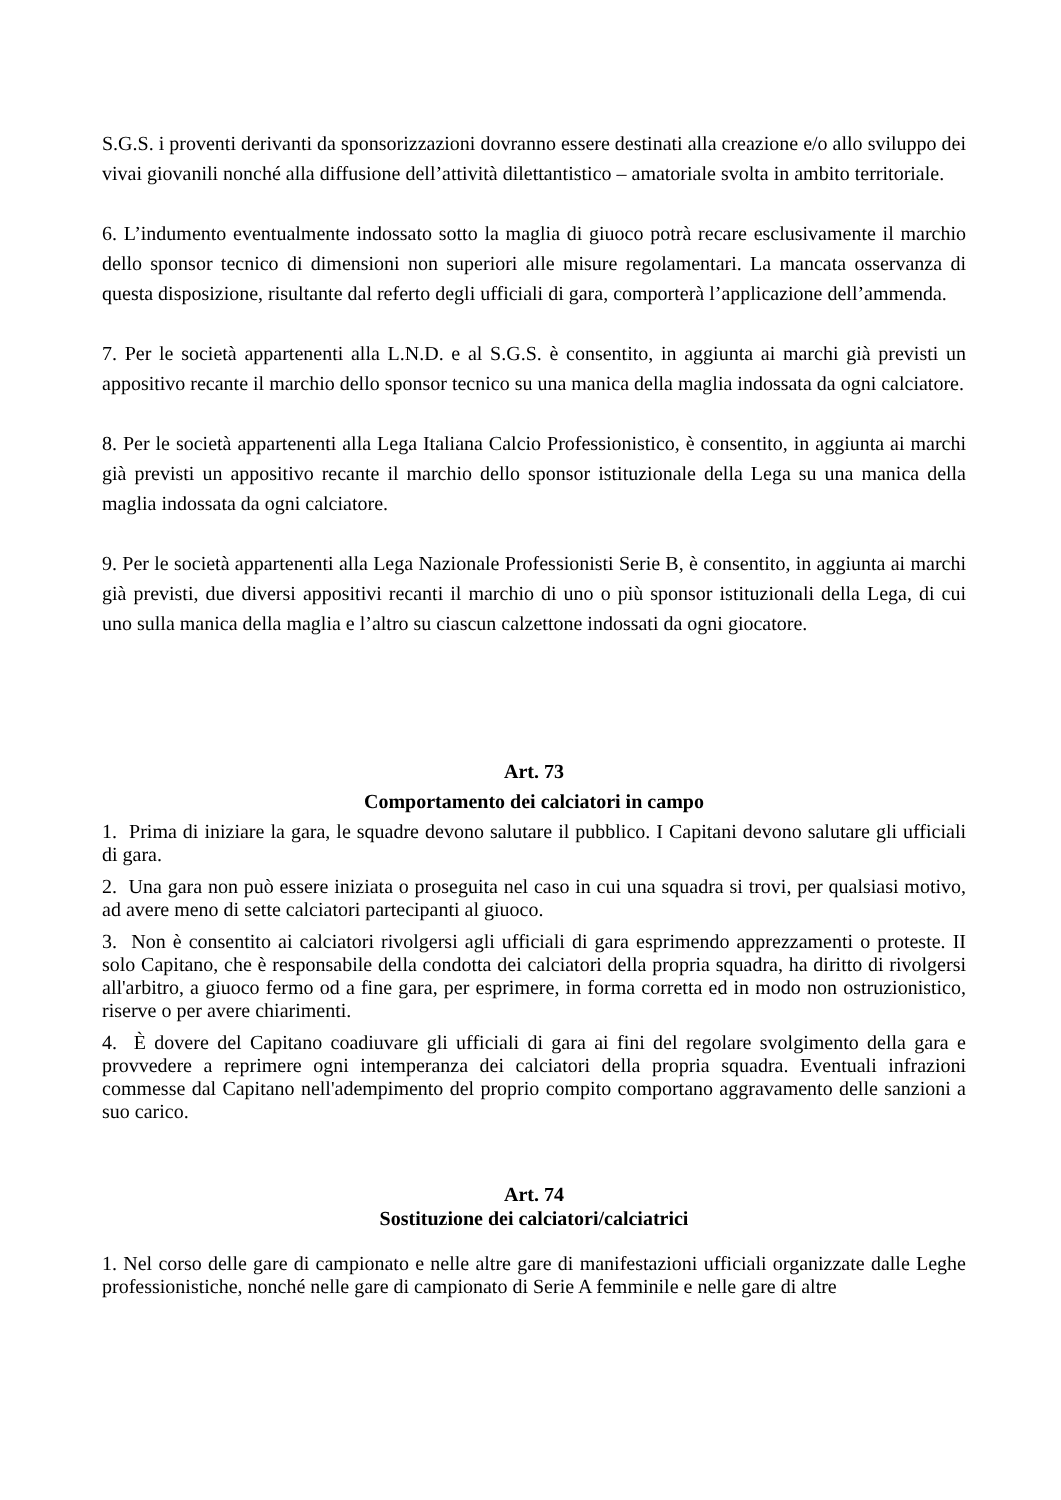S.G.S. i proventi derivanti da sponsorizzazioni dovranno essere destinati alla creazione e/o allo sviluppo dei vivai giovanili nonché alla diffusione dell’attività dilettantistico – amatoriale svolta in ambito territoriale.
6. L’indumento eventualmente indossato sotto la maglia di giuoco potrà recare esclusivamente il marchio dello sponsor tecnico di dimensioni non superiori alle misure regolamentari. La mancata osservanza di questa disposizione, risultante dal referto degli ufficiali di gara, comporterà l’applicazione dell’ammenda.
7. Per le società appartenenti alla L.N.D. e al S.G.S. è consentito, in aggiunta ai marchi già previsti un appositivo recante il marchio dello sponsor tecnico su una manica della maglia indossata da ogni calciatore.
8. Per le società appartenenti alla Lega Italiana Calcio Professionistico, è consentito, in aggiunta ai marchi già previsti un appositivo recante il marchio dello sponsor istituzionale della Lega su una manica della maglia indossata da ogni calciatore.
9. Per le società appartenenti alla Lega Nazionale Professionisti Serie B, è consentito, in aggiunta ai marchi già previsti, due diversi appositivi recanti il marchio di uno o più sponsor istituzionali della Lega, di cui uno sulla manica della maglia e l’altro su ciascun calzettone indossati da ogni giocatore.
Art. 73
Comportamento dei calciatori in campo
1. Prima di iniziare la gara, le squadre devono salutare il pubblico. I Capitani devono salutare gli ufficiali di gara.
2. Una gara non può essere iniziata o proseguita nel caso in cui una squadra si trovi, per qualsiasi motivo, ad avere meno di sette calciatori partecipanti al giuoco.
3. Non è consentito ai calciatori rivolgersi agli ufficiali di gara esprimendo apprezzamenti o proteste. II solo Capitano, che è responsabile della condotta dei calciatori della propria squadra, ha diritto di rivolgersi all'arbitro, a giuoco fermo od a fine gara, per esprimere, in forma corretta ed in modo non ostruzionistico, riserve o per avere chiarimenti.
4. È dovere del Capitano coadiuvare gli ufficiali di gara ai fini del regolare svolgimento della gara e provvedere a reprimere ogni intemperanza dei calciatori della propria squadra. Eventuali infrazioni commesse dal Capitano nell'adempimento del proprio compito comportano aggravamento delle sanzioni a suo carico.
Art. 74
Sostituzione dei calciatori/calciatrici
1. Nel corso delle gare di campionato e nelle altre gare di manifestazioni ufficiali organizzate dalle Leghe professionistiche, nonché nelle gare di campionato di Serie A femminile e nelle gare di altre